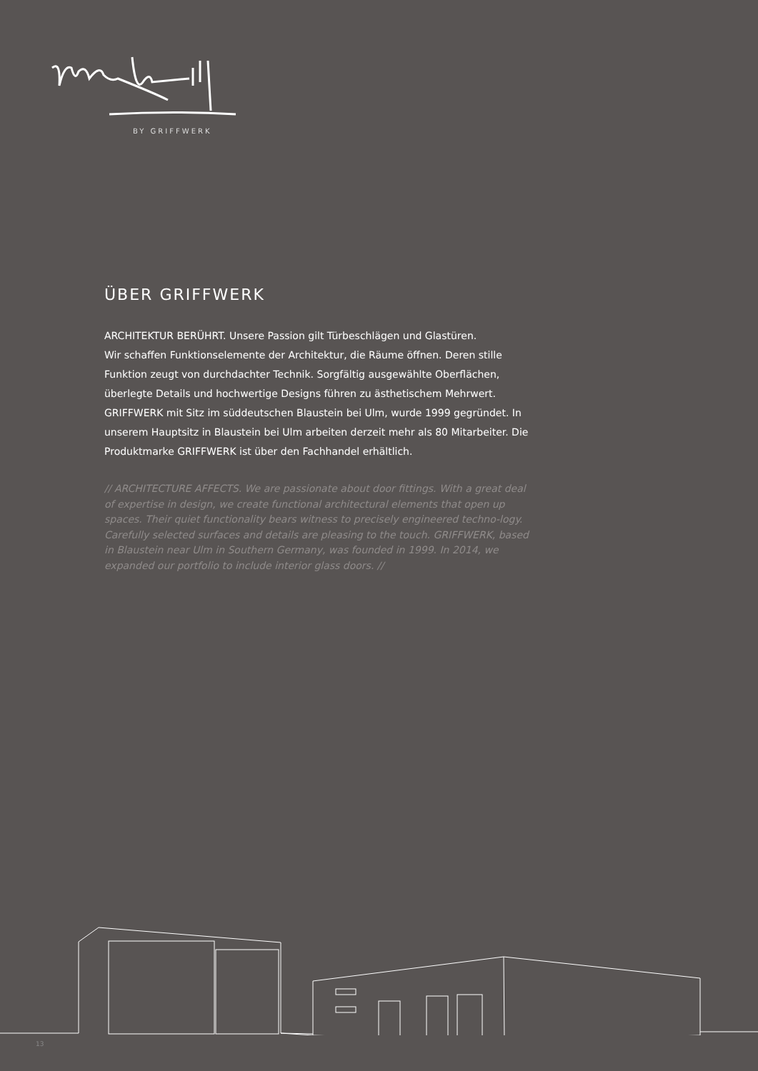BY GRIFFWERK
ÜBER GRIFFWERK
ARCHITEKTUR BERÜHRT. Unsere Passion gilt Türbeschlägen und Glastüren.
Wir schaffen Funktionselemente der Architektur, die Räume öffnen. Deren stille Funktion zeugt von durchdachter Technik. Sorgfältig ausgewählte Oberflächen, überlegte Details und hochwertige Designs führen zu ästhetischem Mehrwert. GRIFFWERK mit Sitz im süddeutschen Blaustein bei Ulm, wurde 1999 gegründet. In unserem Hauptsitz in Blaustein bei Ulm arbeiten derzeit mehr als 80 Mitarbeiter. Die Produktmarke GRIFFWERK ist über den Fachhandel erhältlich.
// ARCHITECTURE AFFECTS. We are passionate about door fittings. With a great deal of expertise in design, we create functional architectural elements that open up spaces. Their quiet functionality bears witness to precisely engineered techno-logy. Carefully selected surfaces and details are pleasing to the touch. GRIFFWERK, based in Blaustein near Ulm in Southern Germany, was founded in 1999. In 2014, we expanded our portfolio to include interior glass doors. //
13